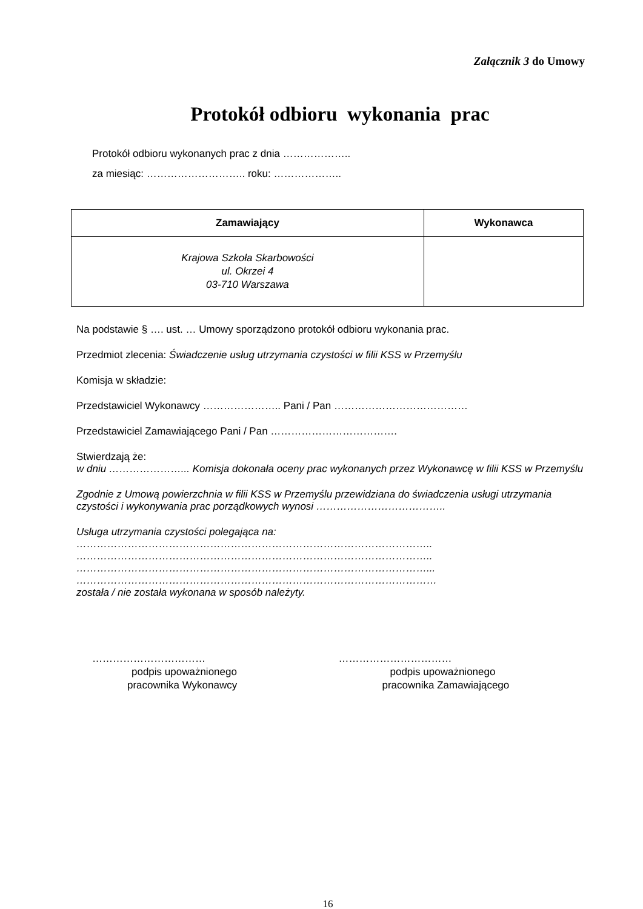Załącznik 3 do Umowy
Protokół odbioru wykonania prac
Protokół odbioru wykonanych prac z dnia ………………..
za miesiąc: ……………………….. roku: ………………..
| Zamawiający | Wykonawca |
| --- | --- |
| Krajowa Szkoła Skarbowości ul. Okrzei 4 03-710 Warszawa | |
Na podstawie § …. ust. … Umowy sporządzono protokół odbioru wykonania prac.
Przedmiot zlecenia: Świadczenie usług utrzymania czystości w filii KSS w Przemyślu
Komisja w składzie:
Przedstawiciel Wykonawcy ………………….. Pani / Pan …………………………………
Przedstawiciel Zamawiającego Pani / Pan ……………………………….
Stwierdzają że:
w dniu …………………... Komisja dokonała oceny prac wykonanych przez Wykonawcę w filii KSS w Przemyślu
Zgodnie z Umową powierzchnia w filii KSS w Przemyślu przewidziana do świadczenia usługi utrzymania czystości i wykonywania prac porządkowych wynosi ………………………………..
Usługa utrzymania czystości polegająca na:
…………………………………………………………………………………………..
…………………………………………………………………………………………..
…………………………………………………………………………………………...
……………………………………………………………………………………………
została / nie została wykonana w sposób należyty.
……………………………
podpis upoważnionego
pracownika Wykonawcy
……………………………
podpis upoważnionego
pracownika Zamawiającego
16